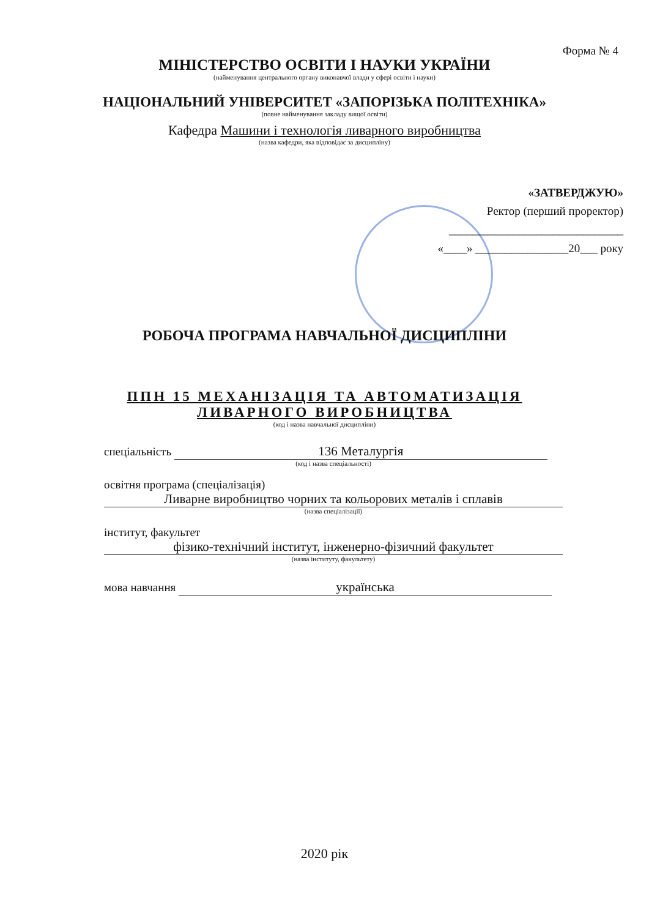Форма № 4
МІНІСТЕРСТВО ОСВІТИ І НАУКИ УКРАЇНИ
(найменування центрального органу виконавчої влади у сфері освіти і науки)
НАЦІОНАЛЬНИЙ УНІВЕРСИТЕТ «ЗАПОРІЗЬКА ПОЛІТЕХНІКА»
(повне найменування закладу вищої освіти)
Кафедра Машини і технологія ливарного виробництва
(назва кафедри, яка відповідає за дисципліну)
«ЗАТВЕРДЖУЮ»
Ректор (перший проректор)
______________________________
«____» ________________20___ року
РОБОЧА ПРОГРАМА НАВЧАЛЬНОЇ ДИСЦИПЛІНИ
ППН 15 МЕХАНІЗАЦІЯ ТА АВТОМАТИЗАЦІЯ
ЛИВАРНОГО ВИРОБНИЦТВА
(код і назва навчальної дисципліни)
спеціальність 136 Металургія
(код і назва спеціальності)
освітня програма (спеціалізація)
Ливарне виробництво чорних та кольорових металів і сплавів
(назва спеціалізації)
інститут, факультет
фізико-технічний інститут, інженерно-фізичний факультет
(назва інституту, факультету)
мова навчання українська
2020 рік